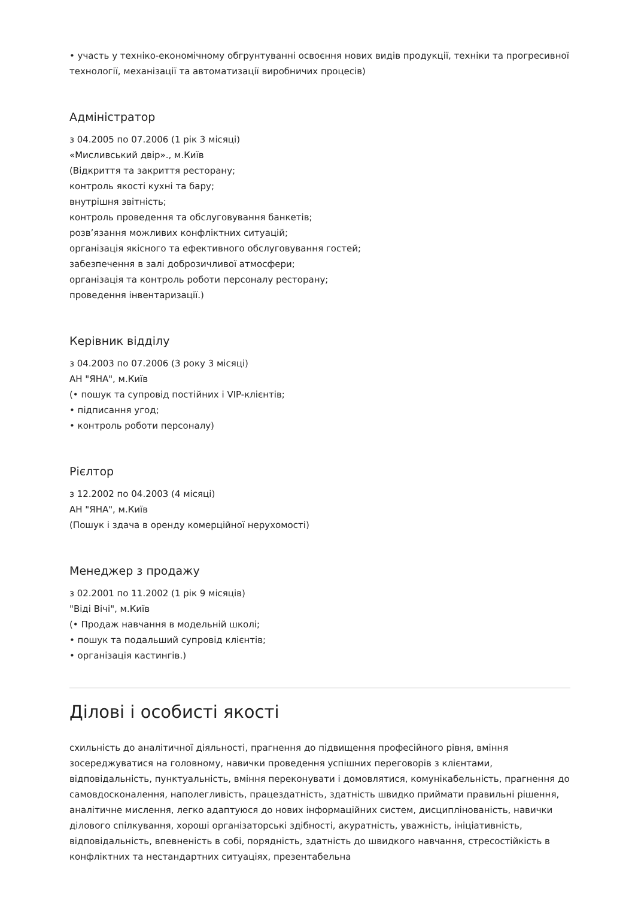• участь у техніко-економічному обгрунтуванні освоєння нових видів продукції, техніки та прогресивної технології, механізації та автоматизації виробничих процесів)
Адміністратор
з 04.2005 по 07.2006 (1 рік 3 місяці)
«Мисливський двір»., м.Київ
(Відкриття та закриття ресторану;
контроль якості кухні та бару;
внутрішня звітність;
контроль проведення та обслуговування банкетів;
розв’язання можливих конфліктних ситуацій;
організація якісного та ефективного обслуговування гостей;
забезпечення в залі доброзичливої атмосфери;
організація та контроль роботи персоналу ресторану;
проведення інвентаризації.)
Керівник відділу
з 04.2003 по 07.2006 (3 року 3 місяці)
АН "ЯНА", м.Київ
(• пошук та супровід постійних і VIP-клієнтів;
• підписання угод;
• контроль роботи персоналу)
Рієлтор
з 12.2002 по 04.2003 (4 місяці)
АН "ЯНА", м.Київ
(Пошук і здача в оренду комерційної нерухомості)
Менеджер з продажу
з 02.2001 по 11.2002 (1 рік 9 місяців)
"Віді Вічі", м.Київ
(• Продаж навчання в модельній школі;
• пошук та подальший супровід клієнтів;
• організація кастингів.)
Ділові і особисті якості
схильність до аналітичної діяльності, прагнення до підвищення професійного рівня, вміння зосереджуватися на головному, навички проведення успішних переговорів з клієнтами, відповідальність, пунктуальність, вміння переконувати і домовлятися, комунікабельність, прагнення до самовдосконалення, наполегливість, працездатність, здатність швидко приймати правильні рішення, аналітичне мислення, легко адаптуюся до нових інформаційних систем, дисциплінованість, навички ділового спілкування, хороші організаторські здібності, акуратність, уважність, ініціативність, відповідальність, впевненість в собі, порядність, здатність до швидкого навчання, стресостійкість в конфліктних та нестандартних ситуаціях, презентабельна